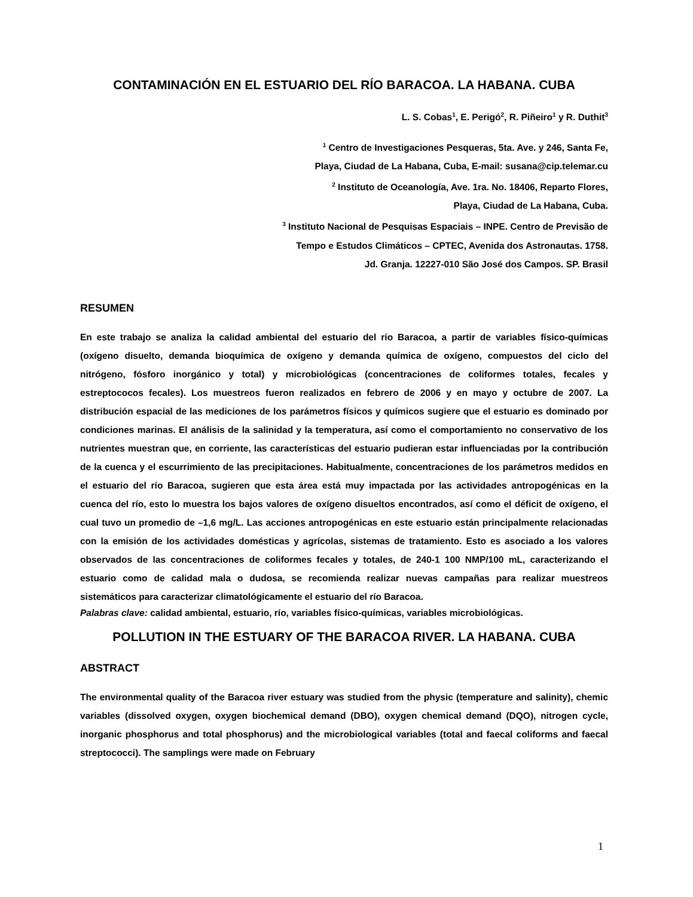CONTAMINACIÓN EN EL ESTUARIO DEL RÍO BARACOA. LA HABANA. CUBA
L. S. Cobas<sup>1</sup>, E. Perigó<sup>2</sup>, R. Piñeiro<sup>1</sup> y R. Duthit<sup>3</sup>
<sup>1</sup> Centro de Investigaciones Pesqueras, 5ta. Ave. y 246, Santa Fe,
Playa, Ciudad de La Habana, Cuba, E-mail: susana@cip.telemar.cu
<sup>2</sup> Instituto de Oceanología, Ave. 1ra. No. 18406, Reparto Flores,
Playa, Ciudad de La Habana, Cuba.
<sup>3</sup> Instituto Nacional de Pesquisas Espaciais – INPE. Centro de Previsão de
Tempo e Estudos Climáticos – CPTEC, Avenida dos Astronautas. 1758.
Jd. Granja. 12227-010 São José dos Campos. SP. Brasil
RESUMEN
En este trabajo se analiza la calidad ambiental del estuario del río Baracoa, a partir de variables físico-químicas (oxígeno disuelto, demanda bioquímica de oxígeno y demanda química de oxígeno, compuestos del ciclo del nitrógeno, fósforo inorgánico y total) y microbiológicas (concentraciones de coliformes totales, fecales y estreptococos fecales). Los muestreos fueron realizados en febrero de 2006 y en mayo y octubre de 2007. La distribución espacial de las mediciones de los parámetros físicos y químicos sugiere que el estuario es dominado por condiciones marinas. El análisis de la salinidad y la temperatura, así como el comportamiento no conservativo de los nutrientes muestran que, en corriente, las características del estuario pudieran estar influenciadas por la contribución de la cuenca y el escurrimiento de las precipitaciones. Habitualmente, concentraciones de los parámetros medidos en el estuario del río Baracoa, sugieren que esta área está muy impactada por las actividades antropogénicas en la cuenca del río, esto lo muestra los bajos valores de oxígeno disueltos encontrados, así como el déficit de oxígeno, el cual tuvo un promedio de –1,6 mg/L. Las acciones antropogénicas en este estuario están principalmente relacionadas con la emisión de los actividades domésticas y agrícolas, sistemas de tratamiento. Esto es asociado a los valores observados de las concentraciones de coliformes fecales y totales, de 240-1 100 NMP/100 mL, caracterizando el estuario como de calidad mala o dudosa, se recomienda realizar nuevas campañas para realizar muestreos sistemáticos para caracterizar climatológicamente el estuario del río Baracoa.
Palabras clave: calidad ambiental, estuario, río, variables físico-químicas, variables microbiológicas.
POLLUTION IN THE ESTUARY OF THE BARACOA RIVER. LA HABANA. CUBA
ABSTRACT
The environmental quality of the Baracoa river estuary was studied from the physic (temperature and salinity), chemic variables (dissolved oxygen, oxygen biochemical demand (DBO), oxygen chemical demand (DQO), nitrogen cycle, inorganic phosphorus and total phosphorus) and the microbiological variables (total and faecal coliforms and faecal streptococci). The samplings were made on February
1